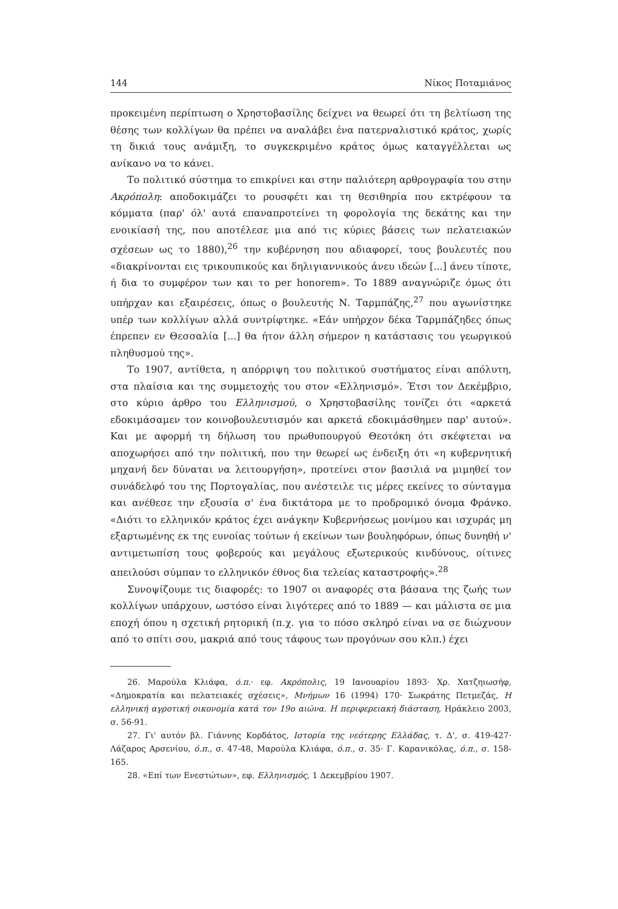144 Νίκος Ποταμιάνος
προκειμένη περίπτωση ο Χρηστοβασίλης δείχνει να θεωρεί ότι τη βελτίωση της θέσης των κολλίγων θα πρέπει να αναλάβει ένα πατερναλιστικό κράτος, χωρίς τη δικιά τους ανάμιξη, το συγκεκριμένο κράτος όμως καταγγέλλεται ως ανίκανο να το κάνει.
Το πολιτικό σύστημα το επικρίνει και στην παλιότερη αρθρογραφία του στην Ακρόπολη: αποδοκιμάζει το ρουσφέτι και τη θεσιθηρία που εκτρέφουν τα κόμματα (παρ' όλ' αυτά επαναπροτείνει τη φορολογία της δεκάτης και την ενοικίασή της, που αποτέλεσε μια από τις κύριες βάσεις των πελατειακών σχέσεων ως το 1880),<sup>26</sup> την κυβέρνηση που αδιαφορεί, τους βουλευτές που «διακρίνονται εις τρικουπικούς και δηλιγιαννικούς άνευ ιδεών [...] άνευ τίποτε, ή δια το συμφέρον των και το per honorem». Το 1889 αναγνώριζε όμως ότι υπήρχαν και εξαιρέσεις, όπως ο βουλευτής Ν. Ταρμπάζης,<sup>27</sup> που αγωνίστηκε υπέρ των κολλίγων αλλά συντρίφτηκε. «Εάν υπήρχον δέκα Ταρμπάζηδες όπως έπρεπεν εν Θεσσαλία [...] θα ήτον άλλη σήμερον η κατάστασις του γεωργικού πληθυσμού της».
Το 1907, αντίθετα, η απόρριψη του πολιτικού συστήματος είναι απόλυτη, στα πλαίσια και της συμμετοχής του στον «Ελληνισμό». Έτσι τον Δεκέμβριο, στο κύριο άρθρο του Ελληνισμού, ο Χρηστοβασίλης τονίζει ότι «αρκετά εδοκιμάσαμεν τον κοινοβουλευτισμόν και αρκετά εδοκιμάσθημεν παρ' αυτού». Και με αφορμή τη δήλωση του πρωθυπουργού Θεοτόκη ότι σκέφτεται να αποχωρήσει από την πολιτική, που την θεωρεί ως ένδειξη ότι «η κυβερνητική μηχανή δεν δύναται να λειτουργήση», προτείνει στον βασιλιά να μιμηθεί τον συνάδελφό του της Πορτογαλίας, που ανέστειλε τις μέρες εκείνες το σύνταγμα και ανέθεσε την εξουσία σ' ένα δικτάτορα με το προδρομικό όνομα Φράνκο. «Διότι το ελληνικόν κράτος έχει ανάγκην Κυβερνήσεως μονίμου και ισχυράς μη εξαρτωμένης εκ της ευνοίας τούτων ή εκείνων των βουληφόρων, όπως δυνηθή ν' αντιμετωπίση τους φοβερούς και μεγάλους εξωτερικούς κινδύνους, οίτινες απειλούσι σύμπαν το ελληνικόν έθνος δια τελείας καταστροφής».<sup>28</sup>
Συνοψίζουμε τις διαφορές: το 1907 οι αναφορές στα βάσανα της ζωής των κολλίγων υπάρχουν, ωστόσο είναι λιγότερες από το 1889 — και μάλιστα σε μια εποχή όπου η σχετική ρητορική (π.χ. για το πόσο σκληρό είναι να σε διώχνουν από το σπίτι σου, μακριά από τους τάφους των προγόνων σου κλπ.) έχει
26. Μαρούλα Κλιάφα, ό.π.· εφ. Ακρόπολις, 19 Ιανουαρίου 1893· Χρ. Χατζηιωσήφ, «Δημοκρατία και πελατειακές σχέσεις», Μνήμων 16 (1994) 170· Σωκράτης Πετμεζάς, Η ελληνική αγροτική οικονομία κατά τον 19ο αιώνα. Η περιφερειακή διάσταση, Ηράκλειο 2003, σ. 56-91.
27. Γι' αυτόν βλ. Γιάννης Κορδάτος, Ιστορία της νεότερης Ελλάδας, τ. Δ', σ. 419-427· Λάζαρος Αρσενίου, ό.π., σ. 47-48, Μαρούλα Κλιάφα, ό.π., σ. 35· Γ. Καρανικόλας, ό.π., σ. 158-165.
28. «Επί των Ενεστώτων», εφ. Ελληνισμός, 1 Δεκεμβρίου 1907.